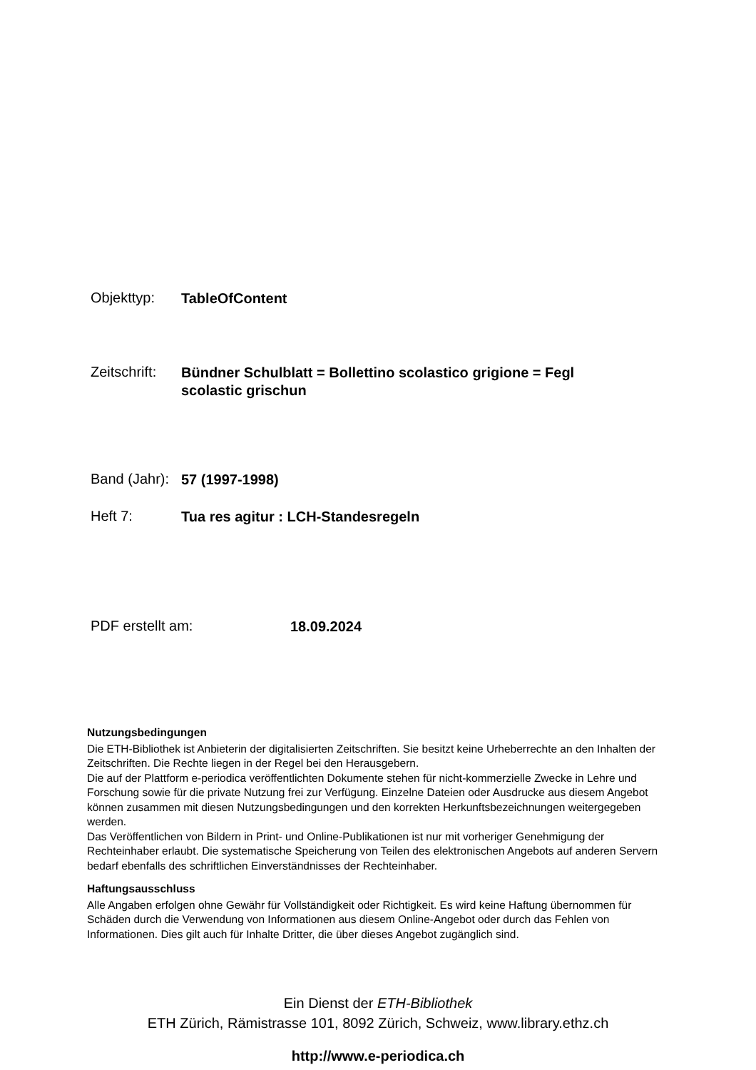Objekttyp:
TableOfContent
Zeitschrift:
Bündner Schulblatt = Bollettino scolastico grigione = Fegl scolastic grischun
Band (Jahr):
57 (1997-1998)
Heft 7:
Tua res agitur : LCH-Standesregeln
PDF erstellt am:
18.09.2024
Nutzungsbedingungen
Die ETH-Bibliothek ist Anbieterin der digitalisierten Zeitschriften. Sie besitzt keine Urheberrechte an den Inhalten der Zeitschriften. Die Rechte liegen in der Regel bei den Herausgebern.
Die auf der Plattform e-periodica veröffentlichten Dokumente stehen für nicht-kommerzielle Zwecke in Lehre und Forschung sowie für die private Nutzung frei zur Verfügung. Einzelne Dateien oder Ausdrucke aus diesem Angebot können zusammen mit diesen Nutzungsbedingungen und den korrekten Herkunftsbezeichnungen weitergegeben werden.
Das Veröffentlichen von Bildern in Print- und Online-Publikationen ist nur mit vorheriger Genehmigung der Rechteinhaber erlaubt. Die systematische Speicherung von Teilen des elektronischen Angebots auf anderen Servern bedarf ebenfalls des schriftlichen Einverständnisses der Rechteinhaber.
Haftungsausschluss
Alle Angaben erfolgen ohne Gewähr für Vollständigkeit oder Richtigkeit. Es wird keine Haftung übernommen für Schäden durch die Verwendung von Informationen aus diesem Online-Angebot oder durch das Fehlen von Informationen. Dies gilt auch für Inhalte Dritter, die über dieses Angebot zugänglich sind.
Ein Dienst der ETH-Bibliothek
ETH Zürich, Rämistrasse 101, 8092 Zürich, Schweiz, www.library.ethz.ch
http://www.e-periodica.ch